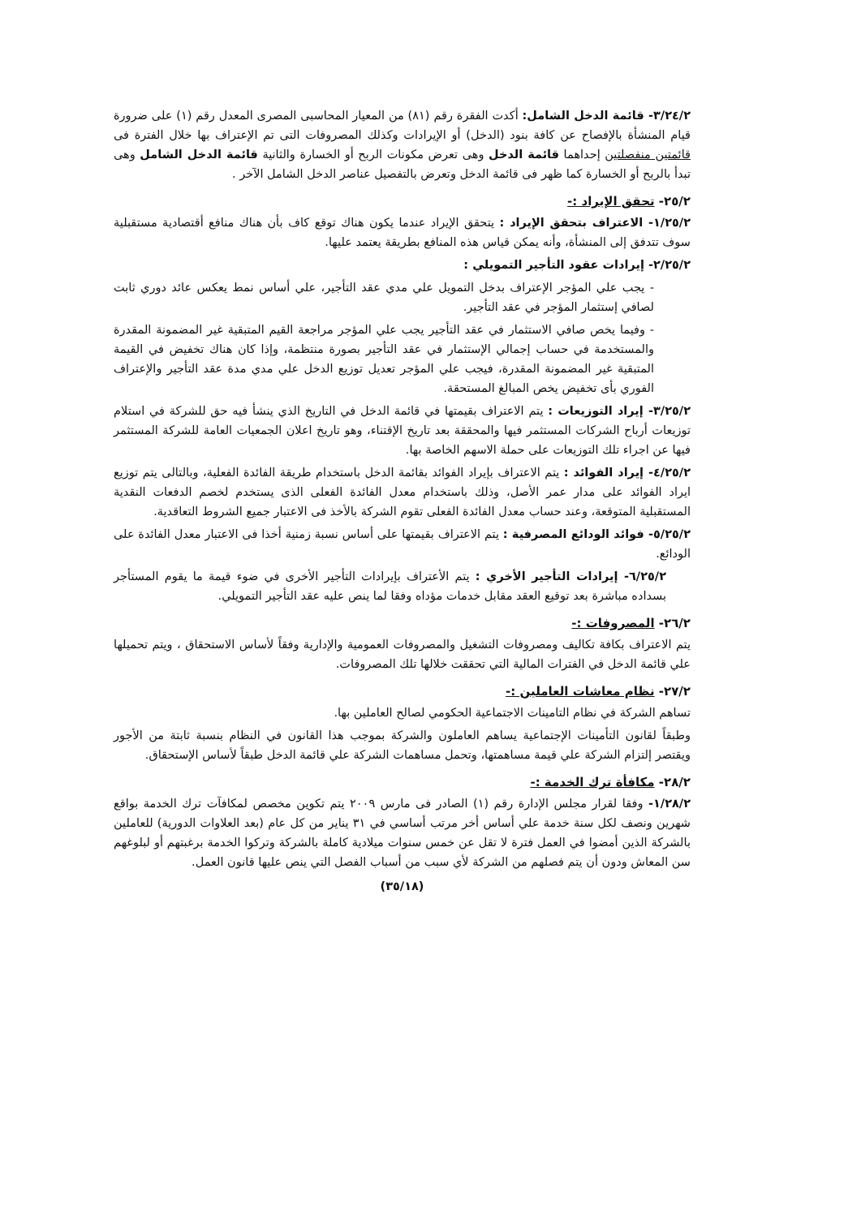٣/٢٤/٢- قائمة الدخل الشامل: أكدت الفقرة رقم (٨١) من المعيار المحاسبى المصرى المعدل رقم (١) على ضرورة قيام المنشأة بالإفصاح عن كافة بنود (الدخل) أو الإيرادات وكذلك المصروفات التى تم الإعتراف بها خلال الفترة فى قائمتين منفصلتين إحداهما قائمة الدخل وهى تعرض مكونات الربح أو الخسارة والثانية قائمة الدخل الشامل وهى تبدأ بالربح أو الخسارة كما ظهر فى قائمة الدخل وتعرض بالتفصيل عناصر الدخل الشامل الآخر .
٢٥/٢- تحقق الإيراد :-
١/٢٥/٢- الاعتراف بتحقق الإيراد : يتحقق الإيراد عندما يكون هناك توقع كاف بأن هناك منافع أقتصادية مستقبلية سوف تتدفق إلى المنشأة، وأنه يمكن قياس هذه المنافع بطريقة يعتمد عليها.
٢/٢٥/٢- إيرادات عقود التأجير التمويلي :
- يجب علي المؤجر الإعتراف بدخل التمويل علي مدي عقد التأجير، علي أساس نمط يعكس عائد دوري ثابت لصافي إستثمار المؤجر في عقد التأجير.
- وفيما يخص صافي الاستثمار في عقد التأجير يجب علي المؤجر مراجعة القيم المتبقية غير المضمونة المقدرة والمستخدمة في حساب إجمالي الإستثمار في عقد التأجير بصورة منتظمة، وإذا كان هناك تخفيض في القيمة المتبقية غير المضمونة المقدرة، فيجب علي المؤجر تعديل توزيع الدخل علي مدي مدة عقد التأجير والإعتراف الفوري بأى تخفيض يخص المبالغ المستحقة.
٣/٢٥/٢- إيراد التوزيعات : يتم الاعتراف بقيمتها في قائمة الدخل في التاريخ الذي ينشأ فيه حق للشركة في استلام توزيعات أرباح الشركات المستثمر فيها والمحققة بعد تاريخ الإقتناء، وهو تاريخ اعلان الجمعيات العامة للشركة المستثمر فيها عن اجراء تلك التوزيعات على حملة الاسهم الخاصة بها.
٤/٢٥/٢- إيراد الفوائد : يتم الاعتراف بإيراد الفوائد بقائمة الدخل باستخدام طريقة الفائدة الفعلية، وبالتالى يتم توزيع ايراد الفوائد على مدار عمر الأصل، وذلك باستخدام معدل الفائدة الفعلى الذى يستخدم لخصم الدفعات النقدية المستقبلية المتوقعة، وعند حساب معدل الفائدة الفعلى تقوم الشركة بالأخذ فى الاعتبار جميع الشروط التعاقدية.
٥/٢٥/٢- فوائد الودائع المصرفية : يتم الاعتراف بقيمتها على أساس نسبة زمنية أخذا فى الاعتبار معدل الفائدة على الودائع.
٦/٢٥/٢- إيرادات التأجير الأخري : يتم الأعتراف بإيرادات التأجير الأخرى في ضوء قيمة ما يقوم المستأجر بسداده مباشرة بعد توقيع العقد مقابل خدمات مؤداه وفقا لما ينص عليه عقد التأجير التمويلي.
٢٦/٢- المصروفات :-
يتم الاعتراف بكافة تكاليف ومصروفات التشغيل والمصروفات العمومية والإدارية وفقاً لأساس الاستحقاق ، ويتم تحميلها علي قائمة الدخل في الفترات المالية التي تحققت خلالها تلك المصروفات.
٢٧/٢- نظام معاشات العاملين :-
تساهم الشركة في نظام التامينات الاجتماعية الحكومي لصالح العاملين بها.
وطبقاً لقانون التأمينات الإجتماعية يساهم العاملون والشركة بموجب هذا القانون في النظام بنسبة ثابتة من الأجور ويقتصر إلتزام الشركة علي قيمة مساهمتها، وتحمل مساهمات الشركة علي قائمة الدخل طبقاً لأساس الإستحقاق.
٢٨/٢- مكافأة ترك الخدمة :-
١/٢٨/٢- وفقا لقرار مجلس الإدارة رقم (١) الصادر فى مارس ٢٠٠٩ يتم تكوين مخصص لمكافآت ترك الخدمة بواقع شهرين ونصف لكل سنة خدمة علي أساس أخر مرتب أساسي في ٣١ يناير من كل عام (بعد العلاوات الدورية) للعاملين بالشركة الذين أمضوا في العمل فترة لا تقل عن خمس سنوات ميلادية كاملة بالشركة وتركوا الخدمة برغبتهم أو لبلوغهم سن المعاش ودون أن يتم فصلهم من الشركة لأي سبب من أسباب الفصل التي ينص عليها قانون العمل.
(٣٥/١٨)